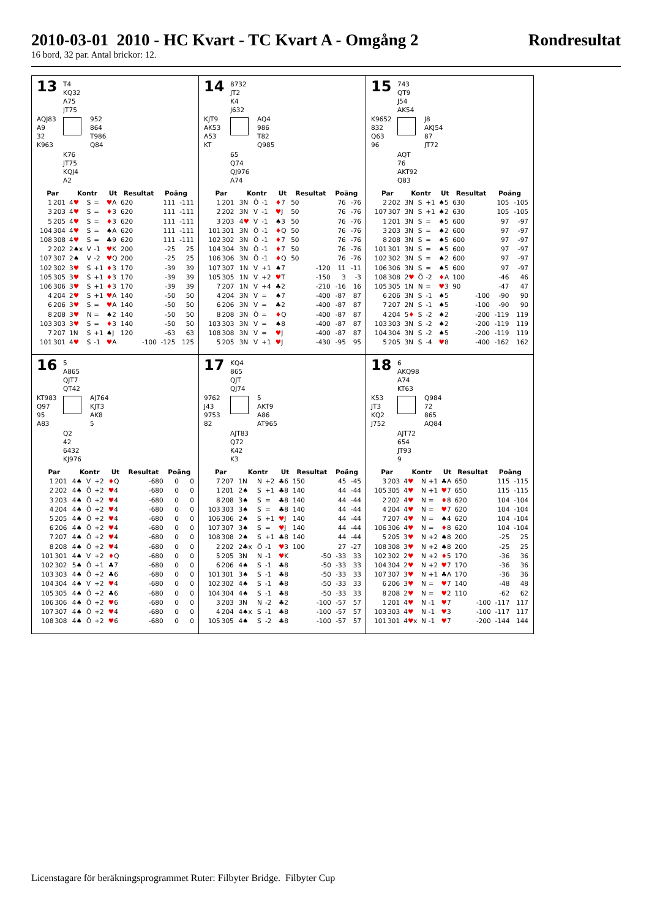2010-03-01 2010 - HC Kvart - TC Kvart A - Omgång 2 Rondresultat
16 bord, 32 par. Antal brickor: 12.
13
T4
KQ32
A75
JT75
AQJ83
A9
32
K963
952
864
T986
Q84
K76
JT75
KQJ4
A2
| Par | | Kontr | | | Ut | Resultat | | Poäng | |
| --- | --- | --- | --- | --- | --- | --- | --- | --- | --- |
| 1 | 201 | 4 ♥ | S | = | ♥ A | 620 | | 111 | -111 |
| 3 | 203 | 4 ♥ | S | = | ♦ 3 | 620 | | 111 | -111 |
| 5 | 205 | 4 ♥ | S | = | ♦ 3 | 620 | | 111 | -111 |
| 104 | 304 | 4 ♥ | S | = | ♠A | 620 | | 111 | -111 |
| 108 | 308 | 4 ♥ | S | = | ♣9 | 620 | | 111 | -111 |
| 2 | 202 | 2♠x | V | -1 | ♥ K | 200 | | -25 | 25 |
| 107 | 307 | 2♠ | V | -2 | ♥ Q | 200 | | -25 | 25 |
| 102 | 302 | 3 ♥ | S | +1 | ♦ 3 | 170 | | -39 | 39 |
| 105 | 305 | 3 ♥ | S | +1 | ♦ 3 | 170 | | -39 | 39 |
| 106 | 306 | 3 ♥ | S | +1 | ♦ 3 | 170 | | -39 | 39 |
| 4 | 204 | 2 ♥ | S | +1 | ♥ A | 140 | | -50 | 50 |
| 6 | 206 | 3 ♥ | S | = | ♥ A | 140 | | -50 | 50 |
| 8 | 208 | 3 ♥ | N | = | ♠2 | 140 | | -50 | 50 |
| 103 | 303 | 3 ♥ | S | = | ♦ 3 | 140 | | -50 | 50 |
| 7 | 207 | 1N | S | +1 | ♠J | 120 | | -63 | 63 |
| 101 | 301 | 4 ♥ | S | -1 | ♥ A | | -100 | -125 | 125 |
14
8732
JT2
K4
J632
KJT9
AK53
A53
KT
AQ4
986
T82
Q985
65
Q74
QJ976
A74
| Par | | Kontr | | | Ut | Resultat | | Poäng | |
| --- | --- | --- | --- | --- | --- | --- | --- | --- | --- |
| 1 | 201 | 3N | Ö | -1 | ♦ 7 | 50 | | 76 | -76 |
| 2 | 202 | 3N | V | -1 | ♥ J | 50 | | 76 | -76 |
| 3 | 203 | 4 ♥ | V | -1 | ♠3 | 50 | | 76 | -76 |
| 101 | 301 | 3N | Ö | -1 | ♦ Q | 50 | | 76 | -76 |
| 102 | 302 | 3N | Ö | -1 | ♦ 7 | 50 | | 76 | -76 |
| 104 | 304 | 3N | Ö | -1 | ♦ 7 | 50 | | 76 | -76 |
| 106 | 306 | 3N | Ö | -1 | ♦ Q | 50 | | 76 | -76 |
| 107 | 307 | 1N | V | +1 | ♠7 | | -120 | 11 | -11 |
| 105 | 305 | 1N | V | +2 | ♥ T | | -150 | 3 | -3 |
| 7 | 207 | 1N | V | +4 | ♣2 | | -210 | -16 | 16 |
| 4 | 204 | 3N | V | = | ♠7 | | -400 | -87 | 87 |
| 6 | 206 | 3N | V | = | ♣2 | | -400 | -87 | 87 |
| 8 | 208 | 3N | Ö | = | ♦ Q | | -400 | -87 | 87 |
| 103 | 303 | 3N | V | = | ♠8 | | -400 | -87 | 87 |
| 108 | 308 | 3N | V | = | ♥ J | | -400 | -87 | 87 |
| 5 | 205 | 3N | V | +1 | ♥ J | | -430 | -95 | 95 |
15
743
QT9
J54
AK54
K9652
832
Q63
96
J8
AKJ54
87
JT72
AQT
76
AKT92
Q83
| Par | | Kontr | | | Ut | Resultat | | Poäng | |
| --- | --- | --- | --- | --- | --- | --- | --- | --- | --- |
| 2 | 202 | 3N | S | +1 | ♠5 | 630 | | 105 | -105 |
| 107 | 307 | 3N | S | +1 | ♠2 | 630 | | 105 | -105 |
| 1 | 201 | 3N | S | = | ♠5 | 600 | | 97 | -97 |
| 3 | 203 | 3N | S | = | ♠2 | 600 | | 97 | -97 |
| 8 | 208 | 3N | S | = | ♠5 | 600 | | 97 | -97 |
| 101 | 301 | 3N | S | = | ♠5 | 600 | | 97 | -97 |
| 102 | 302 | 3N | S | = | ♠2 | 600 | | 97 | -97 |
| 106 | 306 | 3N | S | = | ♠5 | 600 | | 97 | -97 |
| 108 | 308 | 2 ♥ | Ö | -2 | ♦ A | 100 | | -46 | 46 |
| 105 | 305 | 1N | N | = | ♥ 3 | 90 | | -47 | 47 |
| 6 | 206 | 3N | S | -1 | ♠5 | | -100 | -90 | 90 |
| 7 | 207 | 2N | S | -1 | ♠5 | | -100 | -90 | 90 |
| 4 | 204 | 5 ♦ | S | -2 | ♠2 | | -200 | -119 | 119 |
| 103 | 303 | 3N | S | -2 | ♠2 | | -200 | -119 | 119 |
| 104 | 304 | 3N | S | -2 | ♠5 | | -200 | -119 | 119 |
| 5 | 205 | 3N | S | -4 | ♥ 8 | | -400 | -162 | 162 |
16
5
A865
QJT7
QT42
KT983
Q97
95
A83
AJ764
KJT3
AK8
5
Q2
42
6432
KJ976
| Par | | Kontr | | | Ut | Resultat | | Poäng | |
| --- | --- | --- | --- | --- | --- | --- | --- | --- | --- |
| 1 | 201 | 4♠ | V | +2 | ♦ Q | | -680 | 0 | 0 |
| 2 | 202 | 4♠ | Ö | +2 | ♥ 4 | | -680 | 0 | 0 |
| 3 | 203 | 4♠ | Ö | +2 | ♥ 4 | | -680 | 0 | 0 |
| 4 | 204 | 4♠ | Ö | +2 | ♥ 4 | | -680 | 0 | 0 |
| 5 | 205 | 4♠ | Ö | +2 | ♥ 4 | | -680 | 0 | 0 |
| 6 | 206 | 4♠ | Ö | +2 | ♥ 4 | | -680 | 0 | 0 |
| 7 | 207 | 4♠ | Ö | +2 | ♥ 4 | | -680 | 0 | 0 |
| 8 | 208 | 4♠ | Ö | +2 | ♥ 4 | | -680 | 0 | 0 |
| 101 | 301 | 4♠ | V | +2 | ♦ Q | | -680 | 0 | 0 |
| 102 | 302 | 5♠ | Ö | +1 | ♣7 | | -680 | 0 | 0 |
| 103 | 303 | 4♠ | Ö | +2 | ♣6 | | -680 | 0 | 0 |
| 104 | 304 | 4♠ | V | +2 | ♥ 4 | | -680 | 0 | 0 |
| 105 | 305 | 4♠ | Ö | +2 | ♣6 | | -680 | 0 | 0 |
| 106 | 306 | 4♠ | Ö | +2 | ♥ 6 | | -680 | 0 | 0 |
| 107 | 307 | 4♠ | Ö | +2 | ♥ 4 | | -680 | 0 | 0 |
| 108 | 308 | 4♠ | Ö | +2 | ♥ 6 | | -680 | 0 | 0 |
17
KQ4
865
QJT
QJ74
9762
J43
9753
82
5
AKT9
A86
AT965
AJT83
Q72
K42
K3
| Par | | Kontr | | | Ut | Resultat | | Poäng | |
| --- | --- | --- | --- | --- | --- | --- | --- | --- | --- |
| 7 | 207 | 1N | N | +2 | ♣6 | 150 | | 45 | -45 |
| 1 | 201 | 2♠ | S | +1 | ♣8 | 140 | | 44 | -44 |
| 8 | 208 | 3♠ | S | = | ♣8 | 140 | | 44 | -44 |
| 103 | 303 | 3♠ | S | = | ♣8 | 140 | | 44 | -44 |
| 106 | 306 | 2♠ | S | +1 | ♥ J | 140 | | 44 | -44 |
| 107 | 307 | 3♠ | S | = | ♥ J | 140 | | 44 | -44 |
| 108 | 308 | 2♠ | S | +1 | ♣8 | 140 | | 44 | -44 |
| 2 | 202 | 2♣x | Ö | -1 | ♥ 3 | 100 | | 27 | -27 |
| 5 | 205 | 3N | N | -1 | ♥ K | | -50 | -33 | 33 |
| 6 | 206 | 4♠ | S | -1 | ♣8 | | -50 | -33 | 33 |
| 101 | 301 | 3♠ | S | -1 | ♣8 | | -50 | -33 | 33 |
| 102 | 302 | 4♠ | S | -1 | ♣8 | | -50 | -33 | 33 |
| 104 | 304 | 4♠ | S | -1 | ♣8 | | -50 | -33 | 33 |
| 3 | 203 | 3N | N | -2 | ♣2 | | -100 | -57 | 57 |
| 4 | 204 | 4♠x | S | -1 | ♣8 | | -100 | -57 | 57 |
| 105 | 305 | 4♠ | S | -2 | ♣8 | | -100 | -57 | 57 |
18
6
AKQ98
A74
KT63
K53
JT3
KQ2
J752
Q984
72
865
AQ84
AJT72
654
JT93
9
| Par | | Kontr | | | Ut | Resultat | | Poäng | |
| --- | --- | --- | --- | --- | --- | --- | --- | --- | --- |
| 3 | 203 | 4 ♥ | N | +1 | ♣A | 650 | | 115 | -115 |
| 105 | 305 | 4 ♥ | N | +1 | ♥ 7 | 650 | | 115 | -115 |
| 2 | 202 | 4 ♥ | N | = | ♦ 8 | 620 | | 104 | -104 |
| 4 | 204 | 4 ♥ | N | = | ♥ 7 | 620 | | 104 | -104 |
| 7 | 207 | 4 ♥ | N | = | ♠4 | 620 | | 104 | -104 |
| 106 | 306 | 4 ♥ | N | = | ♦ 8 | 620 | | 104 | -104 |
| 5 | 205 | 3 ♥ | N | +2 | ♠8 | 200 | | -25 | 25 |
| 108 | 308 | 3 ♥ | N | +2 | ♠8 | 200 | | -25 | 25 |
| 102 | 302 | 2 ♥ | N | +2 | ♦ 5 | 170 | | -36 | 36 |
| 104 | 304 | 2 ♥ | N | +2 | ♥ 7 | 170 | | -36 | 36 |
| 107 | 307 | 3 ♥ | N | +1 | ♣A | 170 | | -36 | 36 |
| 6 | 206 | 3 ♥ | N | = | ♥ 7 | 140 | | -48 | 48 |
| 8 | 208 | 2 ♥ | N | = | ♥ 2 | 110 | | -62 | 62 |
| 1 | 201 | 4 ♥ | N | -1 | ♥ 7 | | -100 | -117 | 117 |
| 103 | 303 | 4 ♥ | N | -1 | ♥ 3 | | -100 | -117 | 117 |
| 101 | 301 | 4 ♥ x | N | -1 | ♥ 7 | | -200 | -144 | 144 |
Licenstagare för beräkningsprogrammet Ruter: Filbyter Bridge. Filbyter Cup